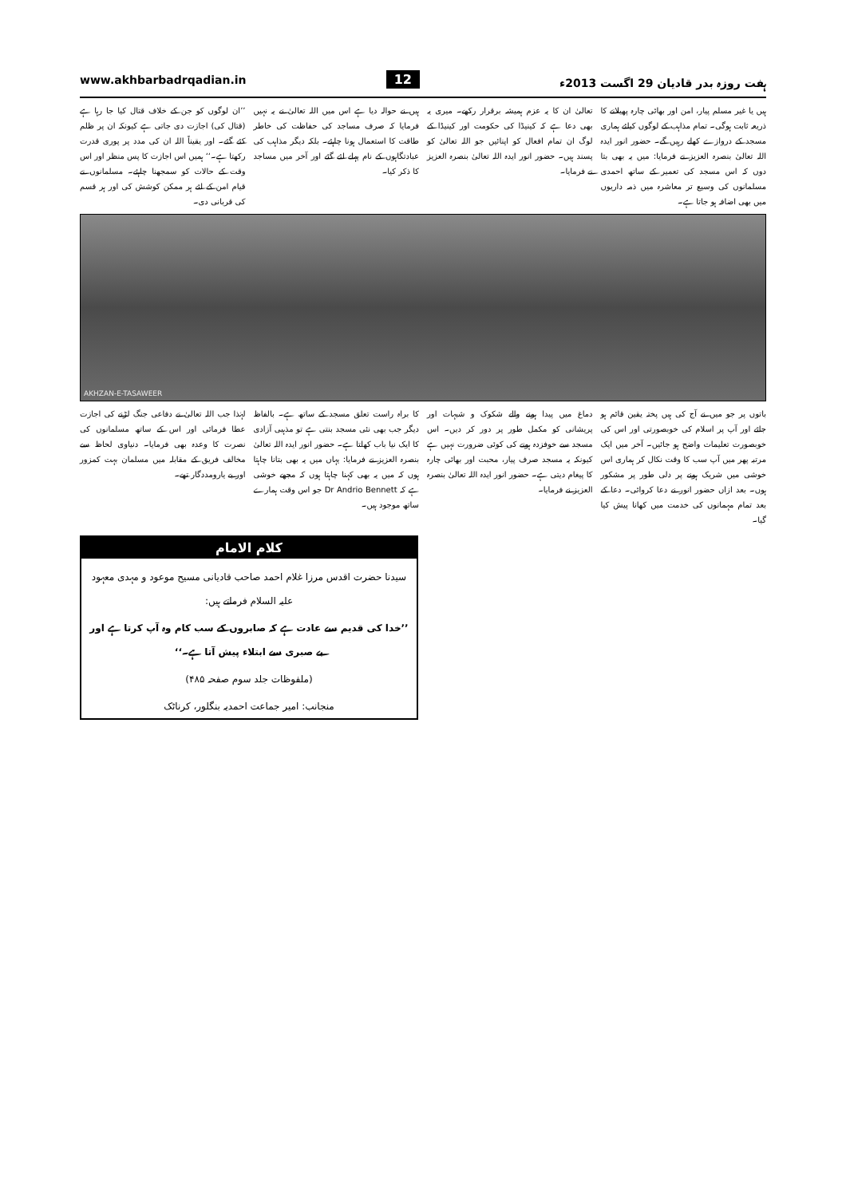www.akhbarbadrqadian.in 12 ہفت روزہ بدر قادیان 29 اگست 2013ء
’’ان لوگوں کو جن کے خلاف قتال کیا جا رہا ہے (قتال کی) اجازت دی جاتی ہے کیونکہ ان پر ظلم کئے گئے۔ اور یقیناً اللہ ان کی مدد پر پوری قدرت رکھتا ہے۔‘‘ ہمیں اس اجازت کا پس منظر اور اس وقت کے حالات کو سمجھنا چاہئے۔ مسلمانوں نے قیام امن کے لئے ہر ممکن کوشش کی اور ہر قسم کی قربانی دی۔
ہیں نے حوالہ دیا ہے اس میں اللہ تعالیٰ نے یہ نہیں فرمایا کہ صرف مساجد کی حفاظت کی خاطر طاقت کا استعمال ہونا چاہئے۔ بلکہ دیگر مذاہب کی عبادتگاہوں کے نام پہلے لئے گئے اور آخر میں مساجد کا ذکر کیا۔
تعالیٰ ان کا یہ عزم ہمیشہ برقرار رکھے۔ میری یہ بھی دعا ہے کہ کینیڈا کی حکومت اور کینیڈا کے لوگ ان تمام افعال کو اپنائیں جو اللہ تعالیٰ کو پسند ہیں۔ حضور انور ایدہ اللہ تعالیٰ بنصرہ العزیز نے فرمایا۔
ہیں یا غیر مسلم پیار، امن اور بھائی چارہ پھیلانے کا ذریعہ ثابت ہوگی۔ تمام مذاہب کے لوگوں کیلئے ہماری مسجد کے دروازے کھلے رہیں گے۔ حضور انور ایدہ اللہ تعالیٰ بنصرہ العزیز نے فرمایا: میں یہ بھی بتا دوں کہ اس مسجد کی تعمیر کے ساتھ احمدی مسلمانوں کی وسیع تر معاشرہ میں ذمہ داریوں میں بھی اضافہ ہو جاتا ہے۔
AKHZAN-E-TASAWEER
لہٰذا جب اللہ تعالیٰ نے دفاعی جنگ لڑنے کی اجازت عطا فرمائی اور اس کے ساتھ مسلمانوں کی نصرت کا وعدہ بھی فرمایا۔ دنیاوی لحاظ سے مخالف فریق کے مقابلہ میں مسلمان بہت کمزور اور بے یارومددگار تھے۔
کا براہ راست تعلق مسجد کے ساتھ ہے۔ بالفاظ دیگر جب بھی نئی مسجد بنتی ہے تو مذہبی آزادی کا ایک نیا باب کھلتا ہے۔ حضور انور ایدہ اللہ تعالیٰ بنصرہ العزیز نے فرمایا: یہاں میں یہ بھی بتانا چاہتا ہوں کہ میں یہ بھی کہنا چاہتا ہوں کہ مجھے خوشی ہے کہ Dr Andrio Bennett جو اس وقت ہمارے ساتھ موجود ہیں۔
دماغ میں پیدا ہونے والے شکوک و شبہات اور پریشانی کو مکمل طور پر دور کر دیں۔ اس مسجد سے خوفزدہ ہونے کی کوئی ضرورت نہیں ہے کیونکہ یہ مسجد صرف پیار، محبت اور بھائی چارہ کا پیغام دیتی ہے۔ حضور انور ایدہ اللہ تعالیٰ بنصرہ العزیز نے فرمایا۔
باتوں پر جو میں نے آج کی ہیں پختہ یقین قائم ہو جائے اور آپ پر اسلام کی خوبصورتی اور اس کی خوبصورت تعلیمات واضح ہو جائیں۔ آخر میں ایک مرتبہ پھر میں آپ سب کا وقت نکال کر ہماری اس خوشی میں شریک ہونے پر دلی طور پر مشکور ہوں۔ بعد ازاں حضور انور نے دعا کروائی۔ دعا کے بعد تمام مہمانوں کی خدمت میں کھانا پیش کیا گیا۔
کلام الامام
سیدنا حضرت اقدس مرزا غلام احمد صاحب قادیانی مسیح موعود و مہدی معہود علیہ السلام فرماتے ہیں:
’’خدا کی قدیم سے عادت ہے کہ صابروں کے سب کام وہ آپ کرتا ہے اور بے صبری سے ابتلاء پیش آتا ہے۔‘‘
(ملفوظات جلد سوم صفحہ ۴۸۵)
منجانب: امیر جماعت احمدیہ بنگلور، کرناٹک